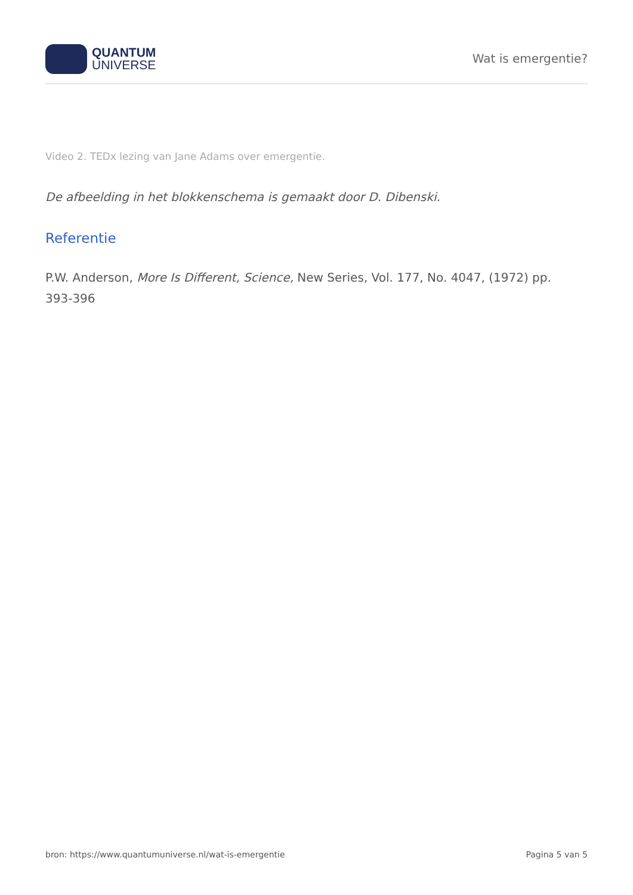QUANTUM
UNIVERSE
Wat is emergentie?
Video 2. TEDx lezing van Jane Adams over emergentie.
De afbeelding in het blokkenschema is gemaakt door D. Dibenski.
Referentie
P.W. Anderson, More Is Different, Science, New Series, Vol. 177, No. 4047, (1972) pp.
393-396
bron: https://www.quantumuniverse.nl/wat-is-emergentie Pagina 5 van 5